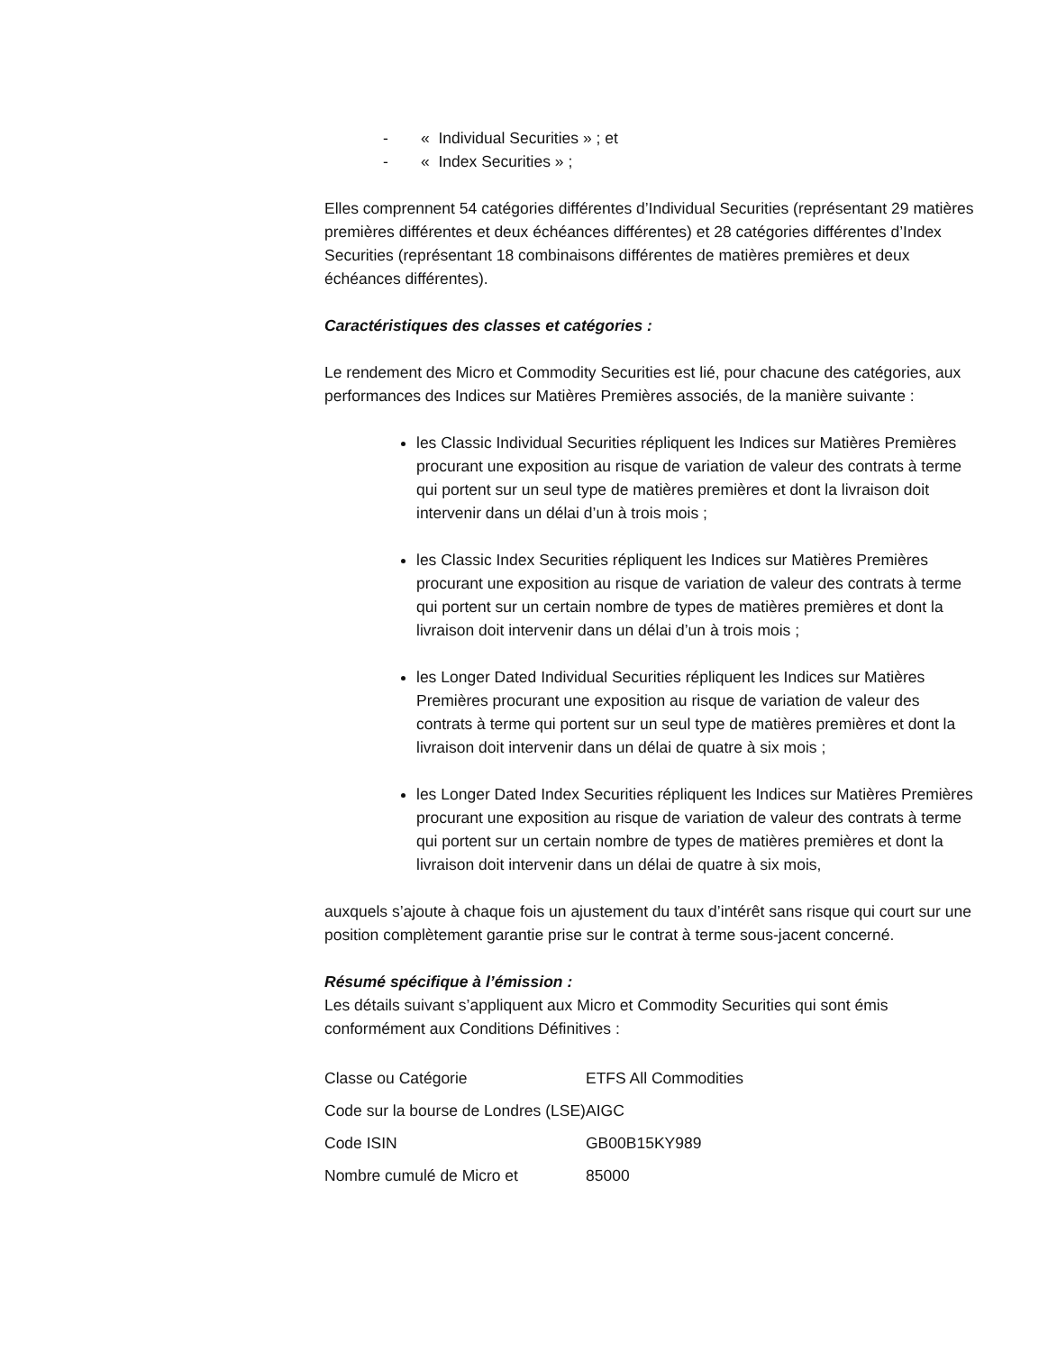- « Individual Securities » ; et
- « Index Securities » ;
Elles comprennent 54 catégories différentes d’Individual Securities (représentant 29 matières premières différentes et deux échéances différentes) et 28 catégories différentes d’Index Securities (représentant 18 combinaisons différentes de matières premières et deux échéances différentes).
Caractéristiques des classes et catégories :
Le rendement des Micro et Commodity Securities est lié, pour chacune des catégories, aux performances des Indices sur Matières Premières associés, de la manière suivante :
les Classic Individual Securities répliquent les Indices sur Matières Premières procurant une exposition au risque de variation de valeur des contrats à terme qui portent sur un seul type de matières premières et dont la livraison doit intervenir dans un délai d’un à trois mois ;
les Classic Index Securities répliquent les Indices sur Matières Premières procurant une exposition au risque de variation de valeur des contrats à terme qui portent sur un certain nombre de types de matières premières et dont la livraison doit intervenir dans un délai d’un à trois mois ;
les Longer Dated Individual Securities répliquent les Indices sur Matières Premières procurant une exposition au risque de variation de valeur des contrats à terme qui portent sur un seul type de matières premières et dont la livraison doit intervenir dans un délai de quatre à six mois ;
les Longer Dated Index Securities répliquent les Indices sur Matières Premières procurant une exposition au risque de variation de valeur des contrats à terme qui portent sur un certain nombre de types de matières premières et dont la livraison doit intervenir dans un délai de quatre à six mois,
auxquels s’ajoute à chaque fois un ajustement du taux d’intérêt sans risque qui court sur une position complètement garantie prise sur le contrat à terme sous-jacent concerné.
Résumé spécifique à l’émission :
Les détails suivant s’appliquent aux Micro et Commodity Securities qui sont émis conformément aux Conditions Définitives :
| Classe ou Catégorie | ETFS All Commodities |
| Code sur la bourse de Londres (LSE) | AIGC |
| Code ISIN | GB00B15KY989 |
| Nombre cumulé de Micro et | 85000 |